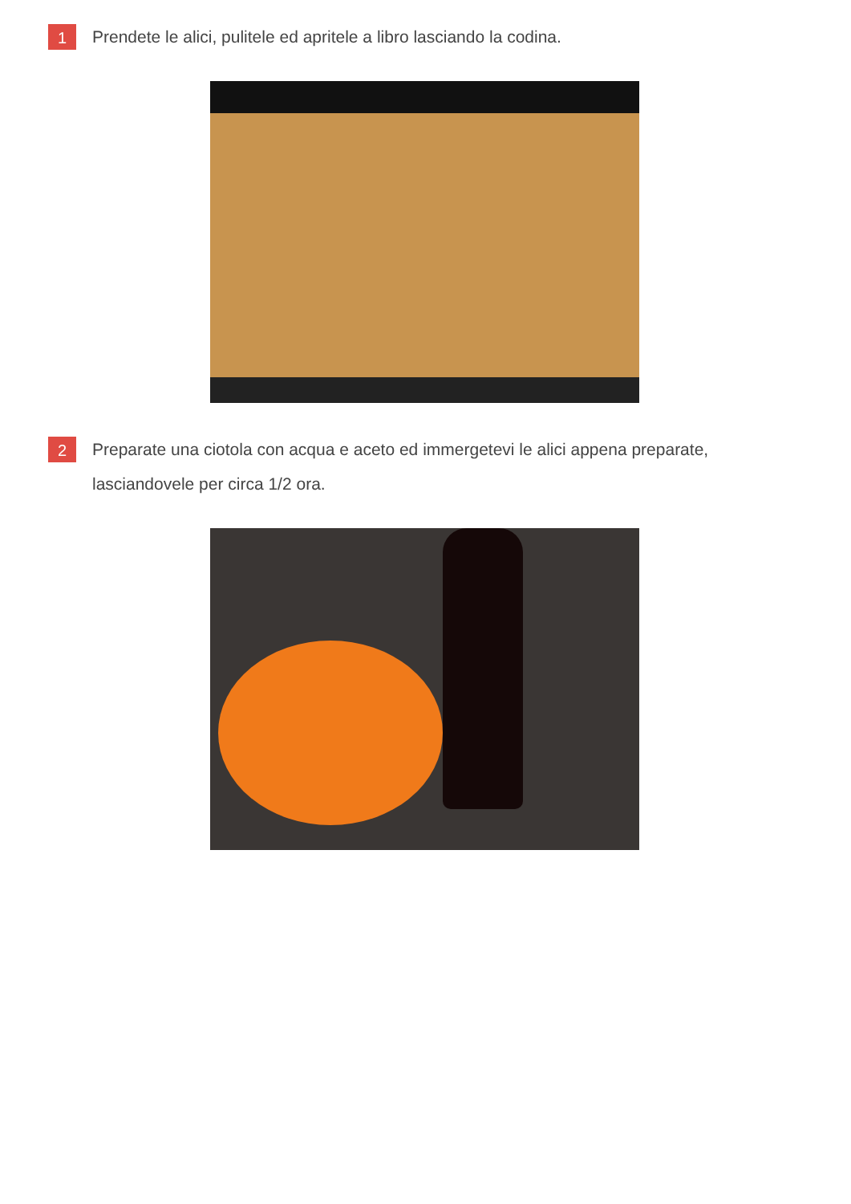1
Prendete le alici, pulitele ed apritele a libro lasciando la codina.
2
Preparate una ciotola con acqua e aceto ed immergetevi le alici appena preparate, lasciandovele per circa 1/2 ora.